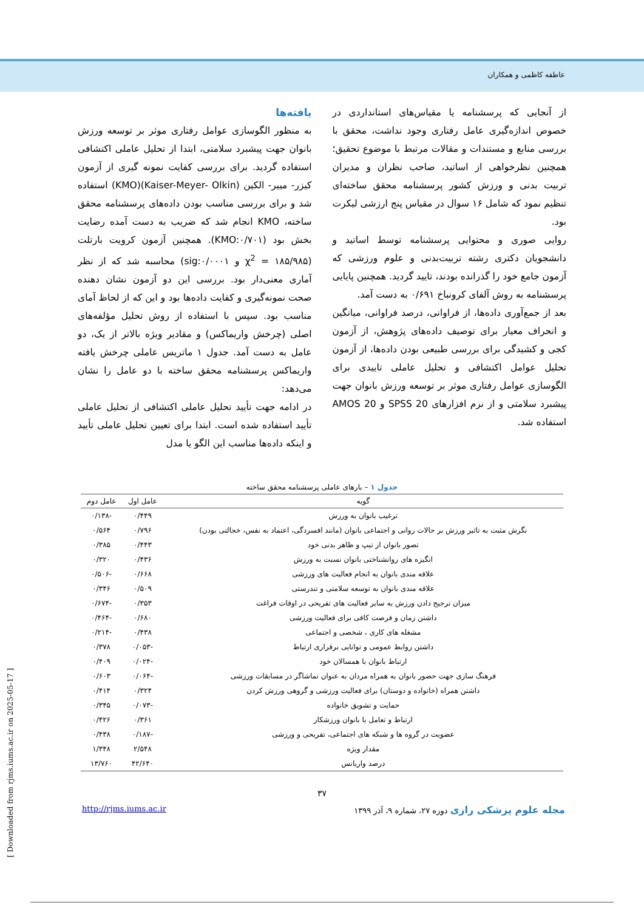عاطفه کاظمی و همکاران
از آنجایی که پرسشنامه یا مقیاس‌های استانداردی در خصوص اندازه‌گیری عامل رفتاری وجود نداشت، محقق با بررسی منابع و مستندات و مقالات مرتبط با موضوع تحقیق؛ همچنین نظرخواهی از اساتید، صاحب نظران و مدیران تربیت بدنی و ورزش کشور پرسشنامه محقق ساخته‌ای تنظیم نمود که شامل ۱۶ سوال در مقیاس پنج ارزشی لیکرت بود.
روایی صوری و محتوایی پرسشنامه توسط اساتید و دانشجویان دکتری رشته تربیت‌بدنی و علوم ورزشی که آزمون جامع خود را گذرانده بودند، تایید گردید. همچنین پایایی پرسشنامه به روش آلفای کرونباخ ۰/۶۹۱ به دست آمد.
بعد از جمع‌آوری داده‌ها، از فراوانی، درصد فراوانی، میانگین و انحراف معیار برای توصیف داده‌های پژوهش، از آزمون کجی و کشیدگی برای بررسی طبیعی بودن داده‌ها، از آزمون تحلیل عوامل اکتشافی و تحلیل عاملی تاییدی برای الگوسازی عوامل رفتاری موثر بر توسعه ورزش بانوان جهت پیشبرد سلامتی و از نرم افزارهای SPSS 20 و AMOS 20 استفاده شد.
یافته‌ها
به منظور الگوسازی عوامل رفتاری موثر بر توسعه ورزش بانوان جهت پیشبرد سلامتی، ابتدا از تحلیل عاملی اکتشافی استفاده گردید. برای بررسی کفایت نمونه گیری از آزمون کیزر- مییر- الکین (Kaiser-Meyer- Olkin)(KMO) استفاده شد و برای بررسی مناسب بودن داده‌های پرسشنامه محقق ساخته، KMO انجام شد که ضریب به دست آمده رضایت بخش بود (KMO:۰/۷۰۱). همچنین آزمون کرویت بارتلت (۱۸۵/۹۸۵ = χ<sup>2</sup> و sig:۰/۰۰۰۱) محاسبه شد که از نظر آماری معنی‌دار بود. بررسی این دو آزمون نشان دهنده صحت نمونه‌گیری و کفایت داده‌ها بود و این که از لحاظ آمای مناسب بود. سپس با استفاده از روش تحلیل مؤلفه‌های اصلی (چرخش واریماکس) و مقادیر ویژه بالاتر از یک، دو عامل به دست آمد. جدول ۱ ماتریس عاملی چرخش یافته واریماکس پرسشنامه محقق ساخته با دو عامل را نشان می‌دهد:
در ادامه جهت تأیید تحلیل عاملی اکتشافی از تحلیل عاملی تأیید استفاده شده است. ابتدا برای تعیین تحلیل عاملی تأیید و اینکه داده‌ها مناسب این الگو یا مدل
جدول ۱ – بارهای عاملی پرسشنامه محقق ساخته
| گویه | عامل اول | عامل دوم |
| --- | --- | --- |
| ترغیب بانوان به ورزش | ۰/۴۴۹ | -۰/۱۳۸ |
| نگرش مثبت به تاثیر ورزش بر حالات روانی و اجتماعی بانوان (مانند افسردگی، اعتماد به نفس، خجالتی بودن) | ۰/۷۹۶ | ۰/۵۶۴ |
| تصور بانوان از تیپ و ظاهر بدنی خود | ۰/۴۴۳ | ۰/۳۸۵ |
| انگیزه های روانشناختی بانوان نسبت به ورزش | ۰/۴۳۶ | ۰/۳۲۰ |
| علاقه مندی بانوان به انجام فعالیت های ورزشی | ۰/۶۶۸ | -۰/۵۰۶ |
| علاقه مندی بانوان به توسعه سلامتی و تندرستی | ۰/۵۰۹ | ۰/۳۴۶ |
| میزان ترجیح دادن ورزش به سایر فعالیت های تفریحی در اوقات فراغت | ۰/۳۵۳ | -۰/۶۷۴ |
| داشتن زمان و فرصت کافی برای فعالیت ورزشی | ۰/۶۸۰ | -۰/۴۶۴ |
| مشغله های کاری ، شخصی و اجتماعی | ۰/۴۳۸ | -۰/۲۱۴ |
| داشتن روابط عمومی و توانایی برقراری ارتباط | -۰/۰۵۳ | ۰/۳۷۸ |
| ارتباط بانوان با همسالان خود | -۰/۰۲۴ | ۰/۴۰۹ |
| فرهنگ سازی جهت حضور بانوان به همراه مردان به عنوان تماشاگر در مسابقات ورزشی | -۰/۰۶۴ | ۰/۶۰۳ |
| داشتن همراه (خانواده و دوستان) برای فعالیت ورزشی و گروهی ورزش کردن | ۰/۳۲۴ | ۰/۴۱۴ |
| حمایت و تشویق خانواده | -۰/۰۷۳ | ۰/۳۴۵ |
| ارتباط و تعامل با بانوان ورزشکار | ۰/۳۶۱ | ۰/۴۲۶ |
| عضویت در گروه ها و شبکه های اجتماعی، تفریحی و ورزشی | -۰/۱۸۷ | ۰/۴۳۸ |
| مقدار ویژه | ۲/۵۴۸ | ۱/۳۴۸ |
| درصد واریانس | ۴۲/۶۴۰ | ۱۳/۷۶۰ |
۳۷
http://rjms.iums.ac.ir مجله علوم پزشکی رازی دوره ۲۷، شماره ۹، آذر ۱۳۹۹
[ Downloaded from rjms.iums.ac.ir on 2025-05-17 ]